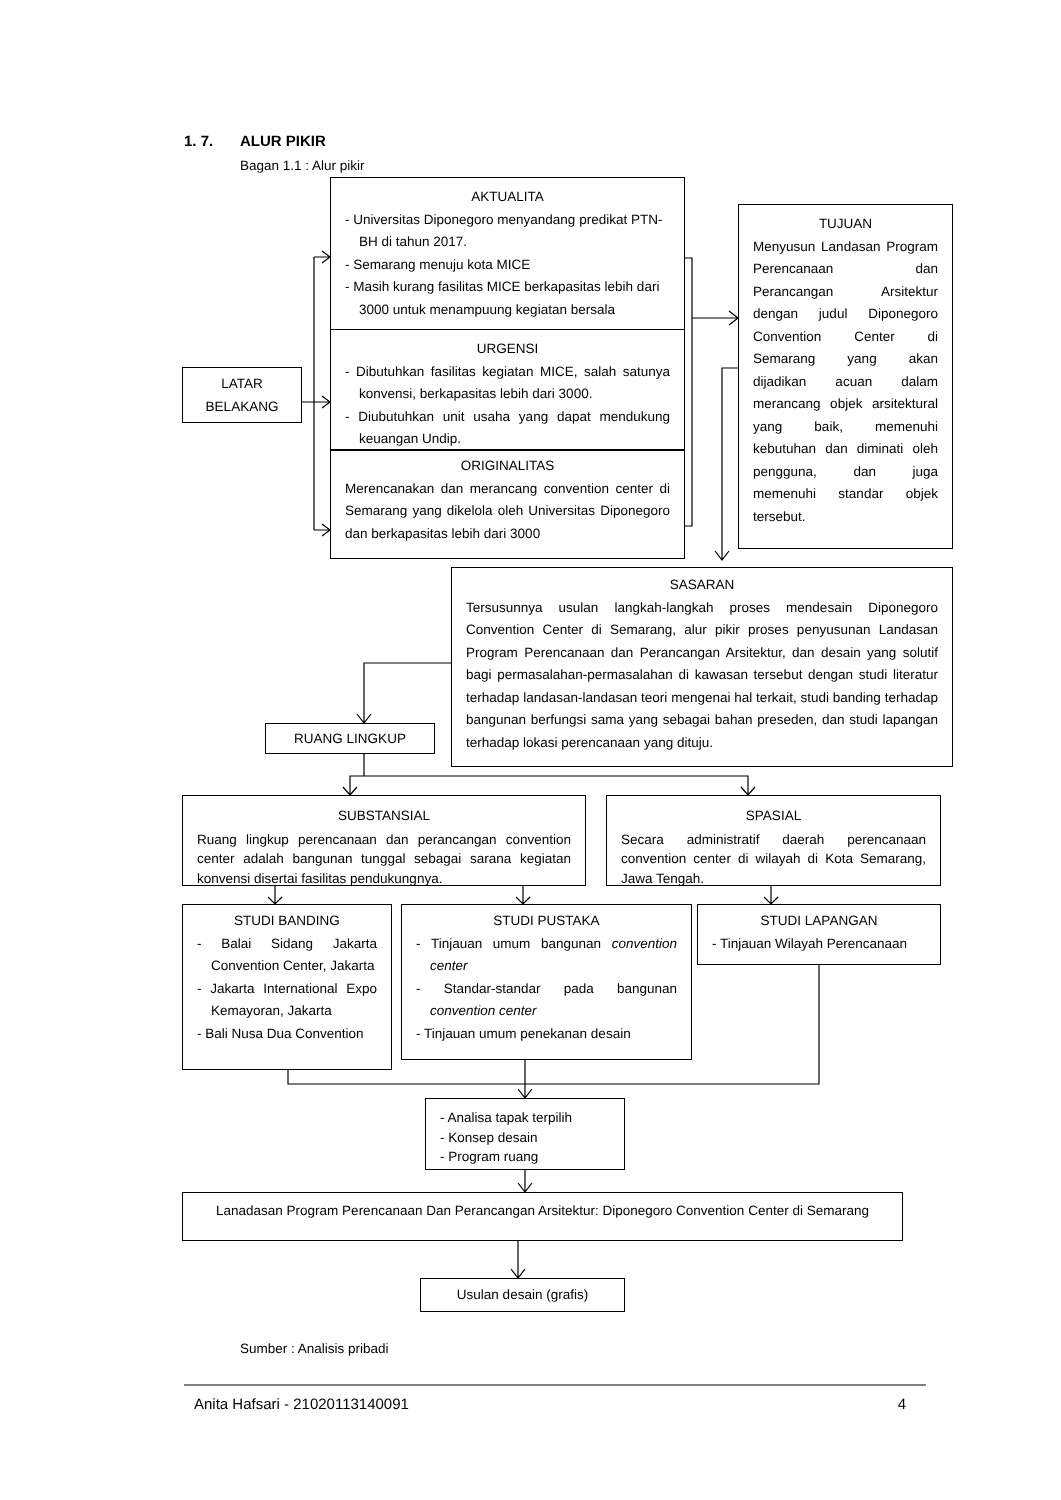1. 7. ALUR PIKIR
Bagan 1.1 : Alur pikir
LATAR
BELAKANG
AKTUALITA
- Universitas Diponegoro menyandang predikat PTN-BH di tahun 2017.
- Semarang menuju kota MICE
- Masih kurang fasilitas MICE berkapasitas lebih dari 3000 untuk menampuung kegiatan bersala
URGENSI
- Dibutuhkan fasilitas kegiatan MICE, salah satunya konvensi, berkapasitas lebih dari 3000.
- Diubutuhkan unit usaha yang dapat mendukung keuangan Undip.
ORIGINALITAS
Merencanakan dan merancang convention center di Semarang yang dikelola oleh Universitas Diponegoro dan berkapasitas lebih dari 3000
TUJUAN
Menyusun Landasan Program Perencanaan dan Perancangan Arsitektur dengan judul Diponegoro Convention Center di Semarang yang akan dijadikan acuan dalam merancang objek arsitektural yang baik, memenuhi kebutuhan dan diminati oleh pengguna, dan juga memenuhi standar objek tersebut.
RUANG LINGKUP
SASARAN
Tersusunnya usulan langkah-langkah proses mendesain Diponegoro Convention Center di Semarang, alur pikir proses penyusunan Landasan Program Perencanaan dan Perancangan Arsitektur, dan desain yang solutif bagi permasalahan-permasalahan di kawasan tersebut dengan studi literatur terhadap landasan-landasan teori mengenai hal terkait, studi banding terhadap bangunan berfungsi sama yang sebagai bahan preseden, dan studi lapangan terhadap lokasi perencanaan yang dituju.
SUBSTANSIAL
Ruang lingkup perencanaan dan perancangan convention center adalah bangunan tunggal sebagai sarana kegiatan konvensi disertai fasilitas pendukungnya.
SPASIAL
Secara administratif daerah perencanaan convention center di wilayah di Kota Semarang, Jawa Tengah.
STUDI BANDING
- Balai Sidang Jakarta Convention Center, Jakarta
- Jakarta International Expo Kemayoran, Jakarta
- Bali Nusa Dua Convention
STUDI PUSTAKA
- Tinjauan umum bangunan convention center
- Standar-standar pada bangunan convention center
- Tinjauan umum penekanan desain
STUDI LAPANGAN
- Tinjauan Wilayah Perencanaan
- Analisa tapak terpilih
- Konsep desain
- Program ruang
Lanadasan Program Perencanaan Dan Perancangan Arsitektur: Diponegoro Convention Center di Semarang
Usulan desain (grafis)
Sumber : Analisis pribadi
Anita Hafsari - 21020113140091 4